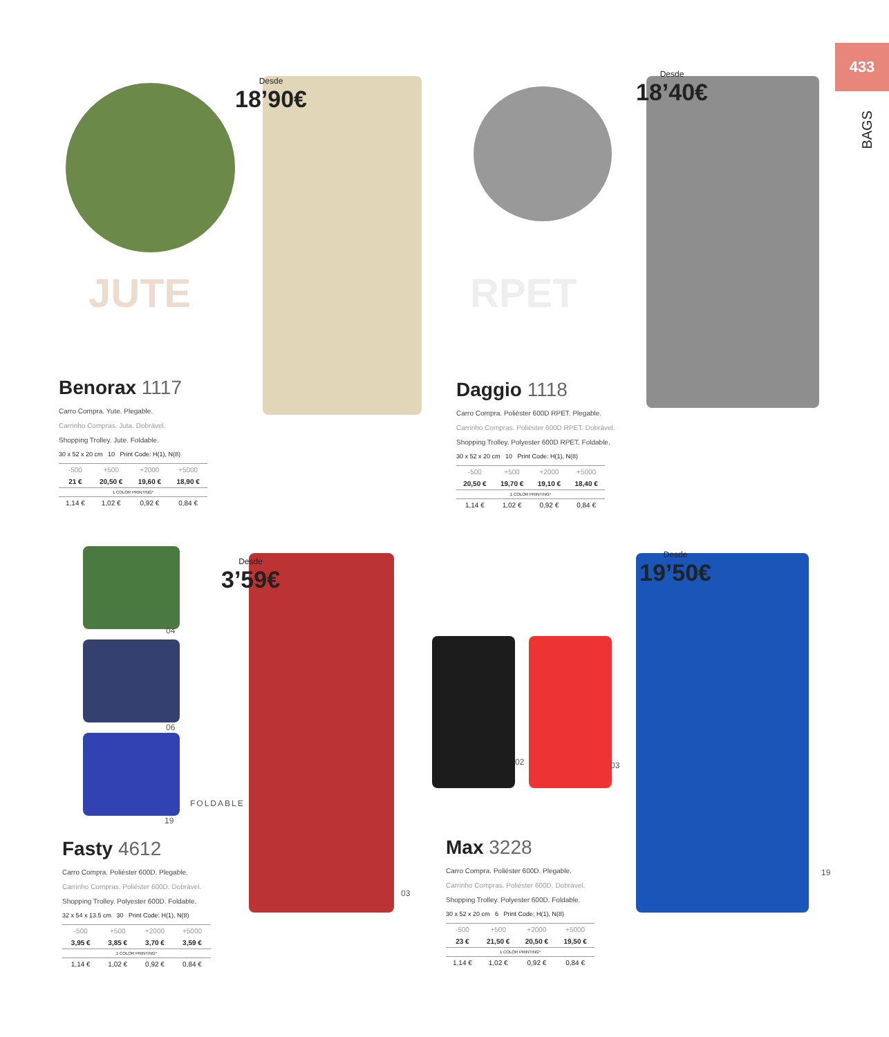433
BAGS
Desde
18’90€
Desde
18’40€
Desde
3’59€
Desde
19’50€
JUTE RPET
04
06
19
FOLDABLE
02 03
03
19
Benorax 1117
Carro Compra. Yute. Plegable.
Carrinho Compras. Juta. Dobrável.
Shopping Trolley. Jute. Foldable.
30 x 52 x 20 cm 10 Print Code: H(1), N(8)
| -500 | +500 | +2000 | +5000 |
| --- | --- | --- | --- |
| 21 € | 20,50 € | 19,60 € | 18,90 € |
| 1 COLOR PRINTING* | | | |
| 1,14 € | 1,02 € | 0,92 € | 0,84 € |
Daggio 1118
Carro Compra. Poliéster 600D RPET. Plegable.
Carrinho Compras. Poliéster 600D RPET. Dobrável.
Shopping Trolley. Polyester 600D RPET. Foldable.
30 x 52 x 20 cm 10 Print Code: H(1), N(8)
| -500 | +500 | +2000 | +5000 |
| --- | --- | --- | --- |
| 20,50 € | 19,70 € | 19,10 € | 18,40 € |
| 1 COLOR PRINTING* | | | |
| 1,14 € | 1,02 € | 0,92 € | 0,84 € |
Fasty 4612
Carro Compra. Poliéster 600D. Plegable.
Carrinho Compras. Poliéster 600D. Dobrável.
Shopping Trolley. Polyester 600D. Foldable.
32 x 54 x 13.5 cm 30 Print Code: H(1), N(8)
| -500 | +500 | +2000 | +5000 |
| --- | --- | --- | --- |
| 3,95 € | 3,85 € | 3,70 € | 3,59 € |
| 1 COLOR PRINTING* | | | |
| 1,14 € | 1,02 € | 0,92 € | 0,84 € |
Max 3228
Carro Compra. Poliéster 600D. Plegable.
Carrinho Compras. Poliéster 600D. Dobrável.
Shopping Trolley. Polyester 600D. Foldable.
30 x 52 x 20 cm 6 Print Code: H(1), N(8)
| -500 | +500 | +2000 | +5000 |
| --- | --- | --- | --- |
| 23 € | 21,50 € | 20,50 € | 19,50 € |
| 1 COLOR PRINTING* | | | |
| 1,14 € | 1,02 € | 0,92 € | 0,84 € |